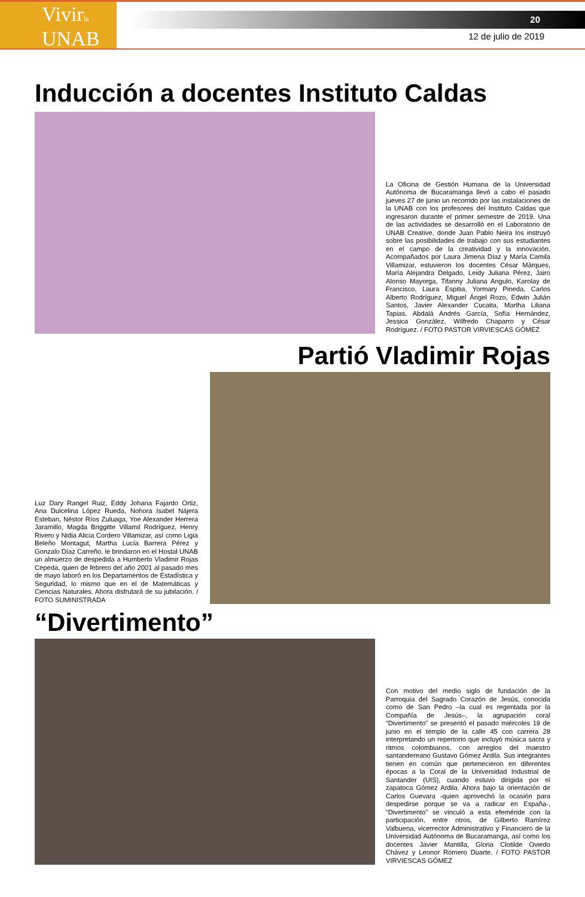Vivirla
UNAB
20
12 de julio de 2019
Inducción a docentes Instituto Caldas
La Oficina de Gestión Humana de la Universidad Autónoma de Bucaramanga llevó a cabo el pasado jueves 27 de junio un recorrido por las instalaciones de la UNAB con los profesores del Instituto Caldas que ingresaron durante el primer semestre de 2019. Una de las actividades se desarrolló en el Laboratorio de UNAB Creative, donde Juan Pablo Neira los instruyó sobre las posibilidades de trabajo con sus estudiantes en el campo de la creatividad y la innovación. Acompañados por Laura Jimena Díaz y María Camila Villamizar, estuvieron los docentes César Márques, María Alejandra Delgado, Leidy Juliana Pérez, Jairo Alonso Mayorga, Tifanny Juliana Angulo, Karolay de Francisco, Laura Espitia, Yormary Pineda, Carlos Alberto Rodríguez, Miguel Ángel Rozo, Edwin Julián Santos, Javier Alexander Cucaita, Martha Liliana Tapias, Abdalá Andrés García, Sofía Hernández, Jessica González, Wilfredo Chaparro y César Rodríguez. / FOTO PASTOR VIRVIESCAS GÓMEZ
Partió Vladimir Rojas
Luz Dary Rangel Ruiz, Eddy Johana Fajardo Ortiz, Ana Dulcelina López Rueda, Nohora Isabel Nájera Esteban, Néstor Ríos Zuluaga, Yoe Alexander Herrera Jaramillo, Magda Briggitte Villamil Rodríguez, Henry Rivero y Nidia Alicia Cordero Villamizar, así como Ligia Beleño Montagut, Martha Lucía Barrera Pérez y Gonzalo Díaz Carreño, le brindaron en el Hostal UNAB un almuerzo de despedida a Humberto Vladimir Rojas Cepeda, quien de febrero del año 2001 al pasado mes de mayo laboró en los Departamentos de Estadística y Seguridad, lo mismo que en el de Matemáticas y Ciencias Naturales. Ahora disfrutará de su jubilación. / FOTO SUMINISTRADA
“Divertimento”
Con motivo del medio siglo de fundación de la Parroquia del Sagrado Corazón de Jesús, conocida como de San Pedro –la cual es regentada por la Compañía de Jesús–, la agrupación coral “Divertimento” se presentó el pasado miércoles 19 de junio en el templo de la calle 45 con carrera 28 interpretando un repertorio que incluyó música sacra y ritmos colombianos, con arreglos del maestro santandereano Gustavo Gómez Ardila. Sus integrantes tienen en común que pertenecieron en diferentes épocas a la Coral de la Universidad Industrial de Santander (UIS), cuando estuvo dirigida por el zapatoca Gómez Ardila. Ahora bajo la orientación de Carlos Guevara -quien aprovechó la ocasión para despedirse porque se va a radicar en España-, “Divertimento” se vinculó a esta efeméride con la participación, entre otros, de Gilberto Ramírez Valbuena, vicerrector Administrativo y Financiero de la Universidad Autónoma de Bucaramanga, así como los docentes Javier Mantilla, Gloria Clotilde Oviedo Chávez y Leonor Romero Duarte. / FOTO PASTOR VIRVIESCAS GÓMEZ